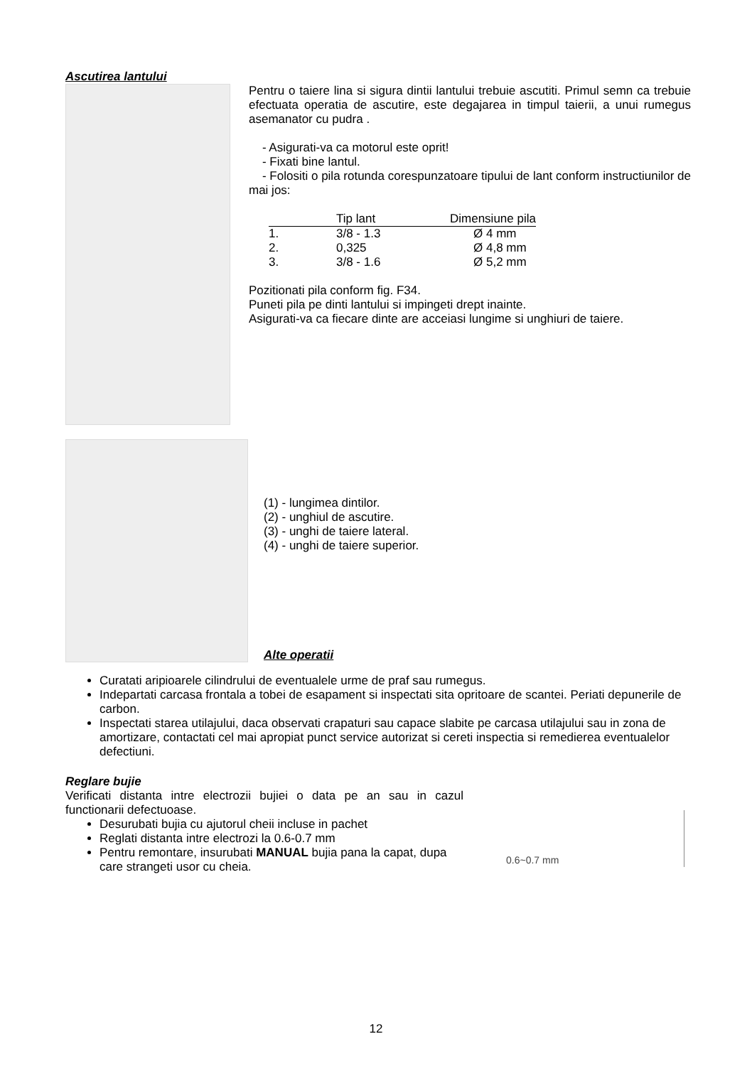Ascutirea lantului
Pentru o taiere lina si sigura dintii lantului trebuie ascutiti. Primul semn ca trebuie efectuata operatia de ascutire, este degajarea in timpul taierii, a unui rumegus asemanator cu pudra .
- Asigurati-va ca motorul este oprit!
- Fixati bine lantul.
- Folositi o pila rotunda corespunzatoare tipului de lant conform instructiunilor de mai jos:
| | Tip lant | Dimensiune pila |
| --- | --- | --- |
| 1. | 3/8 - 1.3 | Ø 4 mm |
| 2. | 0,325 | Ø 4,8 mm |
| 3. | 3/8 - 1.6 | Ø 5,2 mm |
Pozitionati pila conform fig. F34.
Puneti pila pe dinti lantului si impingeti drept inainte.
Asigurati-va ca fiecare dinte are acceiasi lungime si unghiuri de taiere.
(1) - lungimea dintilor.
(2) - unghiul de ascutire.
(3) - unghi de taiere lateral.
(4) - unghi de taiere superior.
Alte operatii
Curatati aripioarele cilindrului de eventualele urme de praf sau rumegus.
Indepartati carcasa frontala a tobei de esapament si inspectati sita opritoare de scantei. Periati depunerile de carbon.
Inspectati starea utilajului, daca observati crapaturi sau capace slabite pe carcasa utilajului sau in zona de amortizare, contactati cel mai apropiat punct service autorizat si cereti inspectia si remedierea eventualelor defectiuni.
Reglare bujie
Verificati distanta intre electrozii bujiei o data pe an sau in cazul functionarii defectuoase.
Desurubati bujia cu ajutorul cheii incluse in pachet
Reglati distanta intre electrozi la 0.6-0.7 mm
Pentru remontare, insurubati MANUAL bujia pana la capat, dupa care strangeti usor cu cheia.
0.6~0.7 mm
12